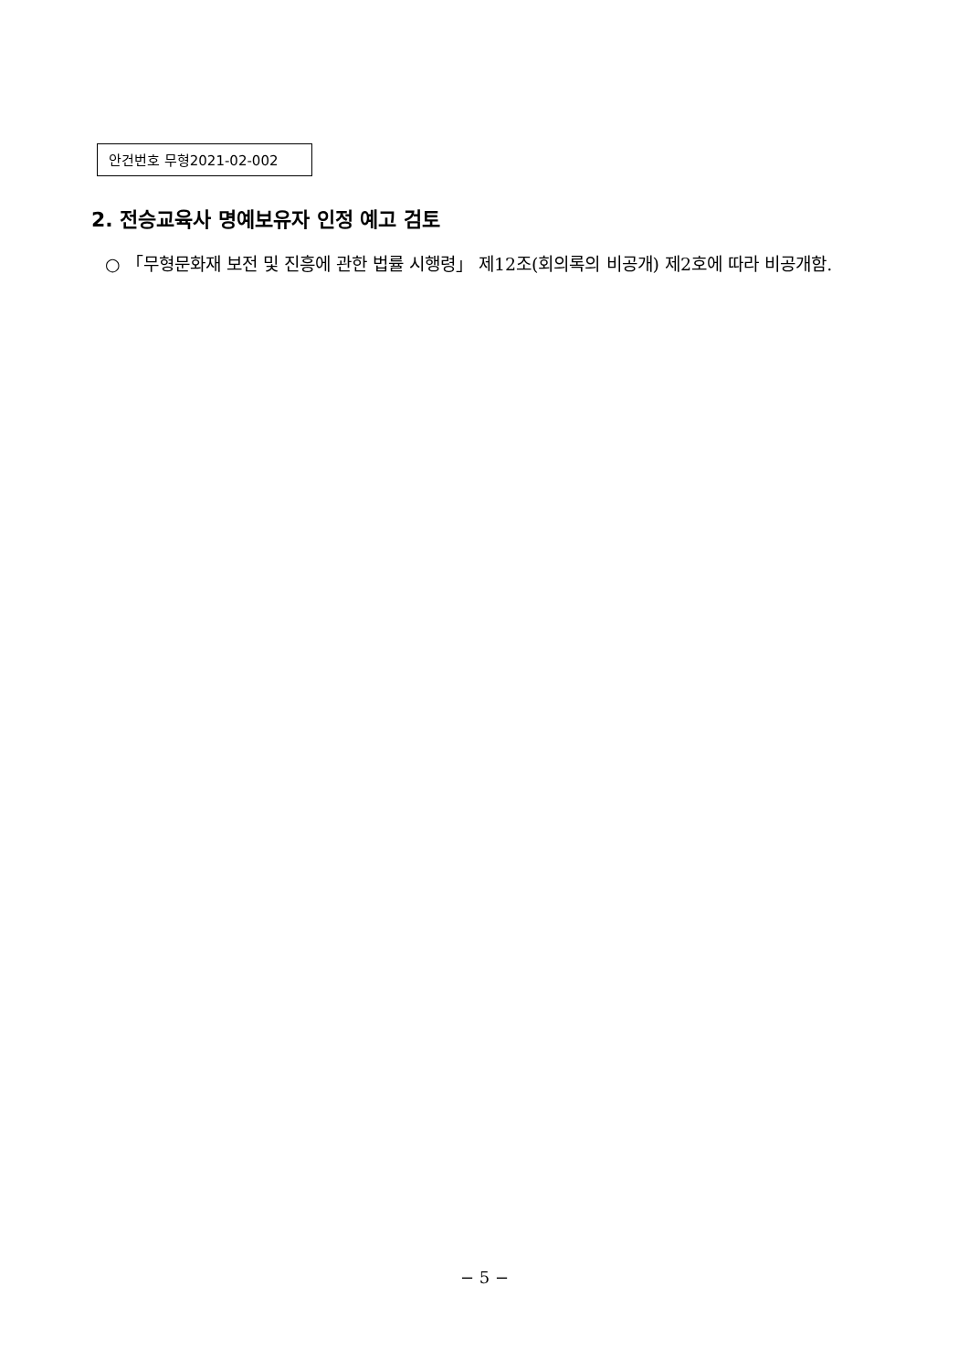안건번호 무형2021-02-002
2. 전승교육사 명예보유자 인정 예고 검토
○ 「무형문화재 보전 및 진흥에 관한 법률 시행령」 제12조(회의록의 비공개) 제2호에 따라 비공개함.
− 5 −